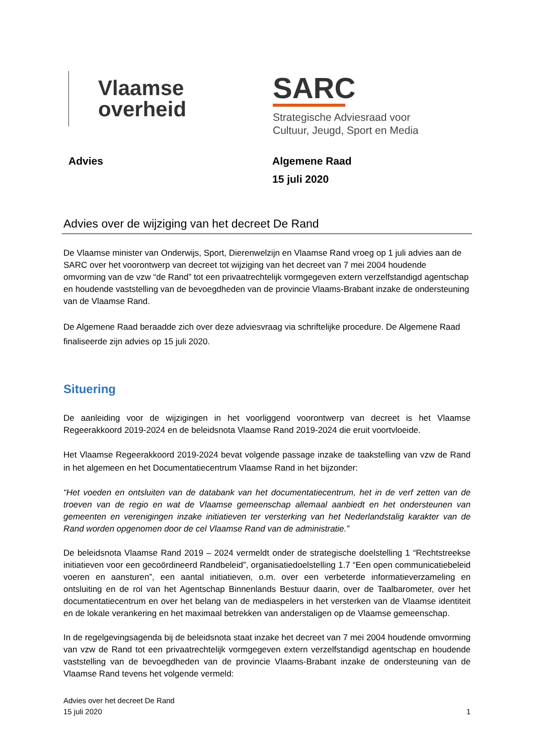Vlaamse
overheid
SARC
Strategische Adviesraad voor
Cultuur, Jeugd, Sport en Media
Advies Algemene Raad
15 juli 2020
Advies over de wijziging van het decreet De Rand
De Vlaamse minister van Onderwijs, Sport, Dierenwelzijn en Vlaamse Rand vroeg op 1 juli advies aan de SARC over het voorontwerp van decreet tot wijziging van het decreet van 7 mei 2004 houdende omvorming van de vzw “de Rand” tot een privaatrechtelijk vormgegeven extern verzelfstandigd agentschap en houdende vaststelling van de bevoegdheden van de provincie Vlaams-Brabant inzake de ondersteuning van de Vlaamse Rand.
De Algemene Raad beraadde zich over deze adviesvraag via schriftelijke procedure. De Algemene Raad finaliseerde zijn advies op 15 juli 2020.
Situering
De aanleiding voor de wijzigingen in het voorliggend voorontwerp van decreet is het Vlaamse Regeerakkoord 2019-2024 en de beleidsnota Vlaamse Rand 2019-2024 die eruit voortvloeide.
Het Vlaamse Regeerakkoord 2019-2024 bevat volgende passage inzake de taakstelling van vzw de Rand in het algemeen en het Documentatiecentrum Vlaamse Rand in het bijzonder:
“Het voeden en ontsluiten van de databank van het documentatiecentrum, het in de verf zetten van de troeven van de regio en wat de Vlaamse gemeenschap allemaal aanbiedt en het ondersteunen van gemeenten en verenigingen inzake initiatieven ter versterking van het Nederlandstalig karakter van de Rand worden opgenomen door de cel Vlaamse Rand van de administratie.”
De beleidsnota Vlaamse Rand 2019 – 2024 vermeldt onder de strategische doelstelling 1 “Rechtstreekse initiatieven voor een gecoördineerd Randbeleid”, organisatiedoelstelling 1.7 “Een open communicatiebeleid voeren en aansturen”, een aantal initiatieven, o.m. over een verbeterde informatieverzameling en ontsluiting en de rol van het Agentschap Binnenlands Bestuur daarin, over de Taalbarometer, over het documentatiecentrum en over het belang van de mediaspelers in het versterken van de Vlaamse identiteit en de lokale verankering en het maximaal betrekken van anderstaligen op de Vlaamse gemeenschap.
In de regelgevingsagenda bij de beleidsnota staat inzake het decreet van 7 mei 2004 houdende omvorming van vzw de Rand tot een privaatrechtelijk vormgegeven extern verzelfstandigd agentschap en houdende vaststelling van de bevoegdheden van de provincie Vlaams-Brabant inzake de ondersteuning van de Vlaamse Rand tevens het volgende vermeld:
Advies over het decreet De Rand
15 juli 2020
1